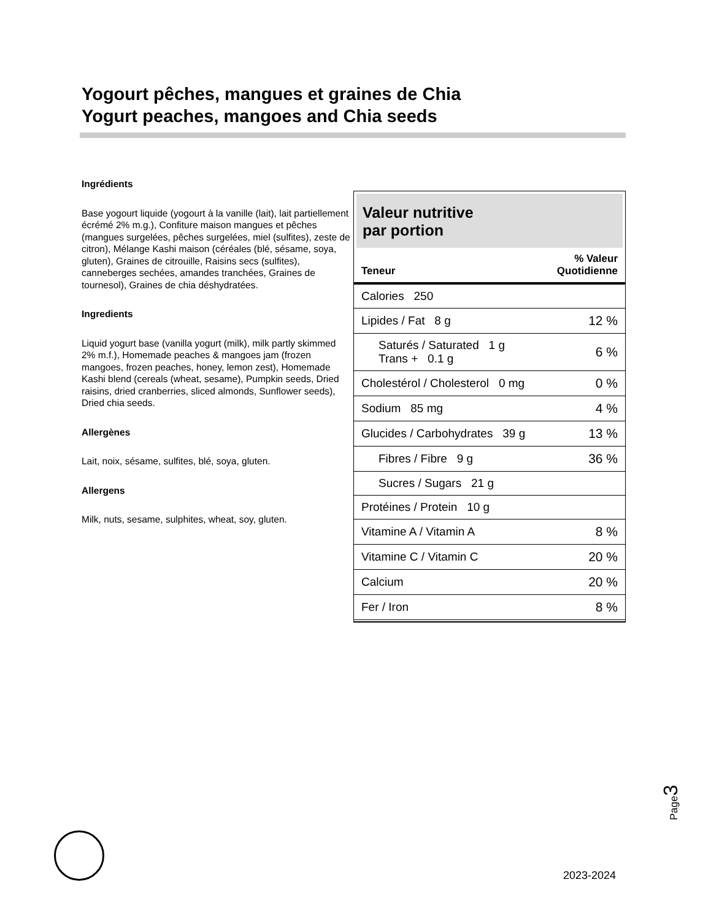Yogourt pêches, mangues et graines de Chia
Yogurt peaches, mangoes and Chia seeds
Ingrédients
Base yogourt liquide (yogourt à la vanille (lait), lait partiellement écrémé 2% m.g.), Confiture maison mangues et pêches (mangues surgelées, pêches surgelées, miel (sulfites), zeste de citron), Mélange Kashi maison (céréales (blé, sésame, soya, gluten), Graines de citrouille, Raisins secs (sulfites), canneberges sechées, amandes tranchées, Graines de tournesol), Graines de chia déshydratées.
Ingredients
Liquid yogurt base (vanilla yogurt (milk), milk partly skimmed 2% m.f.), Homemade peaches & mangoes jam (frozen mangoes, frozen peaches, honey, lemon zest), Homemade Kashi blend (cereals (wheat, sesame), Pumpkin seeds, Dried raisins, dried cranberries, sliced almonds, Sunflower seeds), Dried chia seeds.
Allergènes
Lait, noix, sésame, sulfites, blé, soya, gluten.
Allergens
Milk, nuts, sesame, sulphites, wheat, soy, gluten.
Valeur nutritive
par portion
| Teneur | % Valeur Quotidienne |
| --- | --- |
| Calories 250 | |
| Lipides / Fat 8 g | 12 % |
| Saturés / Saturated 1 g Trans + 0.1 g | 6 % |
| Cholestérol / Cholesterol 0 mg | 0 % |
| Sodium 85 mg | 4 % |
| Glucides / Carbohydrates 39 g | 13 % |
| Fibres / Fibre 9 g | 36 % |
| Sucres / Sugars 21 g | |
| Protéines / Protein 10 g | |
| Vitamine A / Vitamin A | 8 % |
| Vitamine C / Vitamin C | 20 % |
| Calcium | 20 % |
| Fer / Iron | 8 % |
Page3
2023-2024